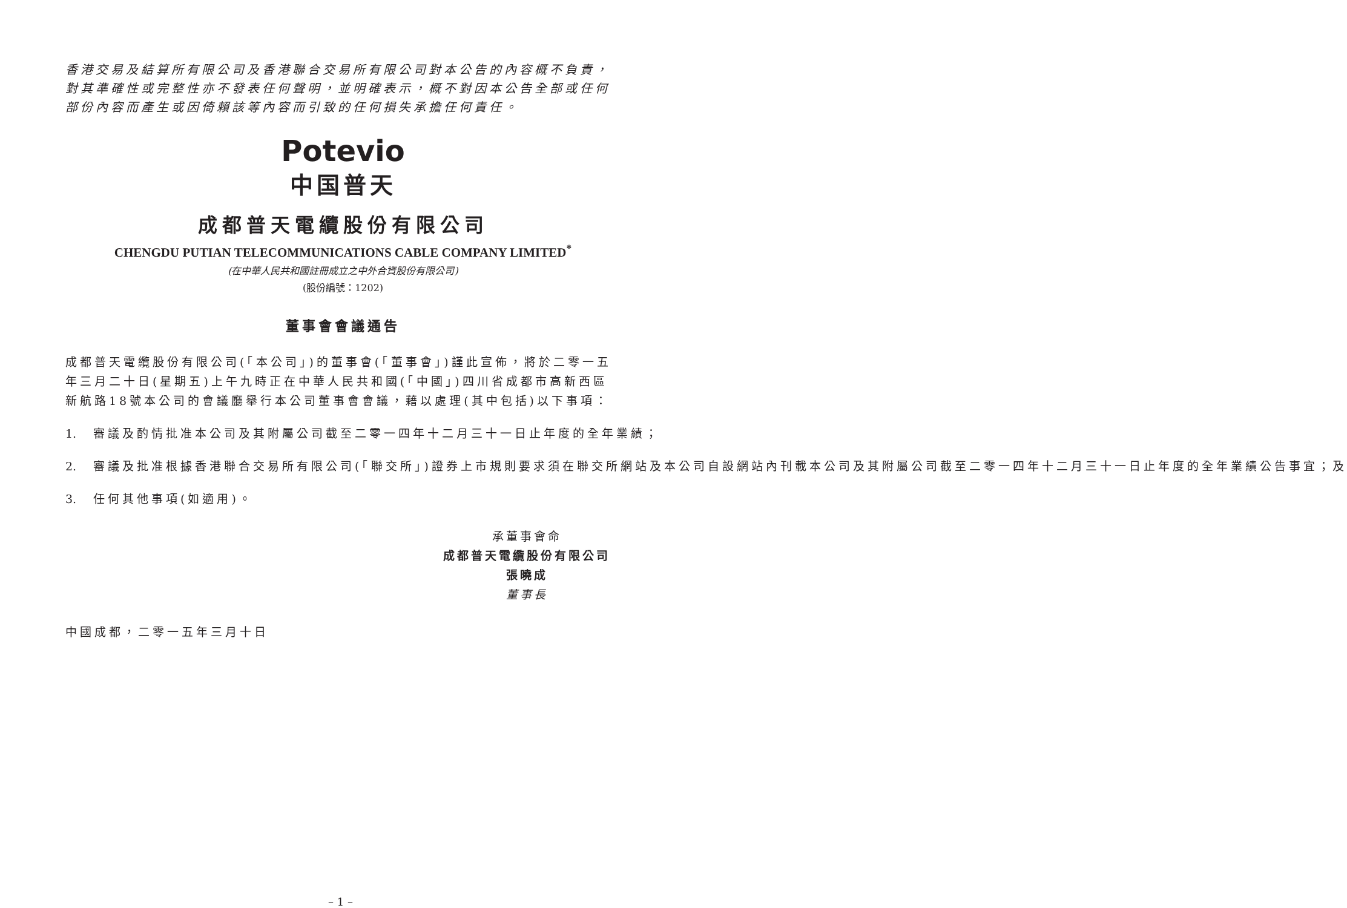香港交易及結算所有限公司及香港聯合交易所有限公司對本公告的內容概不負責，對其準確性或完整性亦不發表任何聲明，並明確表示，概不對因本公告全部或任何部份內容而產生或因倚賴該等內容而引致的任何損失承擔任何責任。
Potevio
中国普天
成都普天電纜股份有限公司
CHENGDU PUTIAN TELECOMMUNICATIONS CABLE COMPANY LIMITED<sup>*</sup>
(在中華人民共和國註冊成立之中外合資股份有限公司)
(股份編號：1202)
董事會會議通告
成都普天電纜股份有限公司(「本公司」)的董事會(「董事會」)謹此宣佈，將於二零一五年三月二十日(星期五)上午九時正在中華人民共和國(「中國」)四川省成都市高新西區新航路18號本公司的會議廳舉行本公司董事會會議，藉以處理(其中包括)以下事項：
1. 審議及酌情批准本公司及其附屬公司截至二零一四年十二月三十一日止年度的全年業績；
2. 審議及批准根據香港聯合交易所有限公司(「聯交所」)證券上市規則要求須在聯交所網站及本公司自設網站內刊載本公司及其附屬公司截至二零一四年十二月三十一日止年度的全年業績公告事宜；及
3. 任何其他事項(如適用)。
承董事會命
成都普天電纜股份有限公司
張曉成
董事長
中國成都，二零一五年三月十日
– 1 –